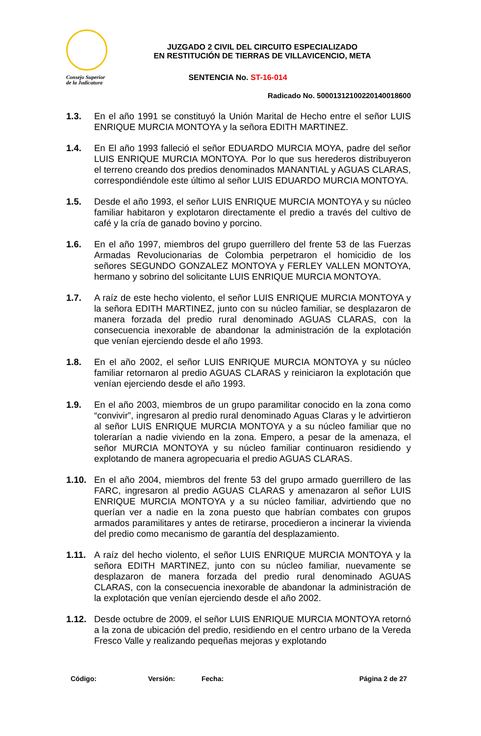Consejo Superior
de la Judicatura
JUZGADO 2 CIVIL DEL CIRCUITO ESPECIALIZADO
EN RESTITUCIÓN DE TIERRAS DE VILLAVICENCIO, META
SENTENCIA No. ST-16-014
Radicado No. 50001312100220140018600
1.3. En el año 1991 se constituyó la Unión Marital de Hecho entre el señor LUIS ENRIQUE MURCIA MONTOYA y la señora EDITH MARTINEZ.
1.4. En El año 1993 falleció el señor EDUARDO MURCIA MOYA, padre del señor LUIS ENRIQUE MURCIA MONTOYA. Por lo que sus herederos distribuyeron el terreno creando dos predios denominados MANANTIAL y AGUAS CLARAS, correspondiéndole este último al señor LUIS EDUARDO MURCIA MONTOYA.
1.5. Desde el año 1993, el señor LUIS ENRIQUE MURCIA MONTOYA y su núcleo familiar habitaron y explotaron directamente el predio a través del cultivo de café y la cría de ganado bovino y porcino.
1.6. En el año 1997, miembros del grupo guerrillero del frente 53 de las Fuerzas Armadas Revolucionarias de Colombia perpetraron el homicidio de los señores SEGUNDO GONZALEZ MONTOYA y FERLEY VALLEN MONTOYA, hermano y sobrino del solicitante LUIS ENRIQUE MURCIA MONTOYA.
1.7. A raíz de este hecho violento, el señor LUIS ENRIQUE MURCIA MONTOYA y la señora EDITH MARTINEZ, junto con su núcleo familiar, se desplazaron de manera forzada del predio rural denominado AGUAS CLARAS, con la consecuencia inexorable de abandonar la administración de la explotación que venían ejerciendo desde el año 1993.
1.8. En el año 2002, el señor LUIS ENRIQUE MURCIA MONTOYA y su núcleo familiar retornaron al predio AGUAS CLARAS y reiniciaron la explotación que venían ejerciendo desde el año 1993.
1.9. En el año 2003, miembros de un grupo paramilitar conocido en la zona como “convivir”, ingresaron al predio rural denominado Aguas Claras y le advirtieron al señor LUIS ENRIQUE MURCIA MONTOYA y a su núcleo familiar que no tolerarían a nadie viviendo en la zona. Empero, a pesar de la amenaza, el señor MURCIA MONTOYA y su núcleo familiar continuaron residiendo y explotando de manera agropecuaria el predio AGUAS CLARAS.
1.10. En el año 2004, miembros del frente 53 del grupo armado guerrillero de las FARC, ingresaron al predio AGUAS CLARAS y amenazaron al señor LUIS ENRIQUE MURCIA MONTOYA y a su núcleo familiar, advirtiendo que no querían ver a nadie en la zona puesto que habrían combates con grupos armados paramilitares y antes de retirarse, procedieron a incinerar la vivienda del predio como mecanismo de garantía del desplazamiento.
1.11. A raíz del hecho violento, el señor LUIS ENRIQUE MURCIA MONTOYA y la señora EDITH MARTINEZ, junto con su núcleo familiar, nuevamente se desplazaron de manera forzada del predio rural denominado AGUAS CLARAS, con la consecuencia inexorable de abandonar la administración de la explotación que venían ejerciendo desde el año 2002.
1.12. Desde octubre de 2009, el señor LUIS ENRIQUE MURCIA MONTOYA retornó a la zona de ubicación del predio, residiendo en el centro urbano de la Vereda Fresco Valle y realizando pequeñas mejoras y explotando
Código: Versión: Fecha: Página 2 de 27